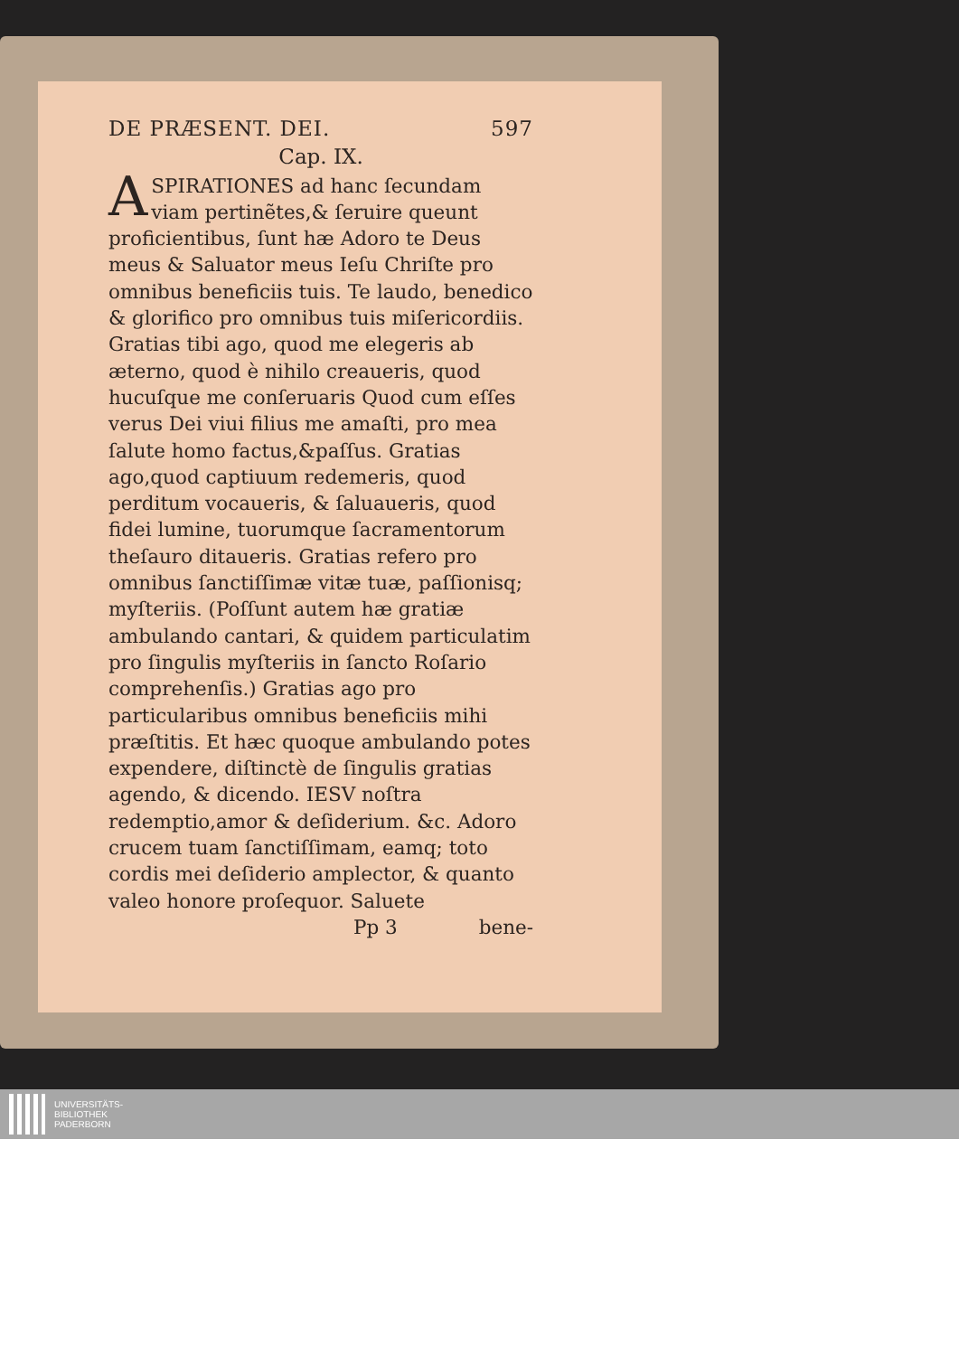DE PRÆSENT. DEI. 597
Cap. IX.
ASPIRATIONES ad hanc ſecundam viam pertinẽtes,& ſeruire queunt proficientibus, ſunt hæ Adoro te Deus meus & Saluator meus Ieſu Chriſte pro omnibus beneficiis tuis. Te laudo, benedico & glorifico pro omnibus tuis miſericordiis. Gratias tibi ago, quod me elegeris ab æterno, quod è nihilo creaueris, quod hucuſque me conſeruaris Quod cum eſſes verus Dei viui filius me amaſti, pro mea ſalute homo factus,&paſſus. Gratias ago,quod captiuum redemeris, quod perditum vocaueris, & ſaluaueris, quod fidei lumine, tuorumque ſacramentorum theſauro ditaueris. Gratias refero pro omnibus ſanctiſſimæ vitæ tuæ, paſſionisq; myſteriis. (Poſſunt autem hæ gratiæ ambulando cantari, & quidem particulatim pro ſingulis myſteriis in ſancto Roſario comprehenſis.) Gratias ago pro particularibus omnibus beneficiis mihi præſtitis. Et hæc quoque ambulando potes expendere, diſtinctè de ſingulis gratias agendo, & dicendo. IESV noſtra redemptio,amor & deſiderium. &c. Adoro crucem tuam ſanctiſſimam, eamq; toto cordis mei deſiderio amplector, & quanto valeo honore proſequor. Saluete
Pp 3 bene-
UNIVERSITÄTS-
BIBLIOTHEK
PADERBORN